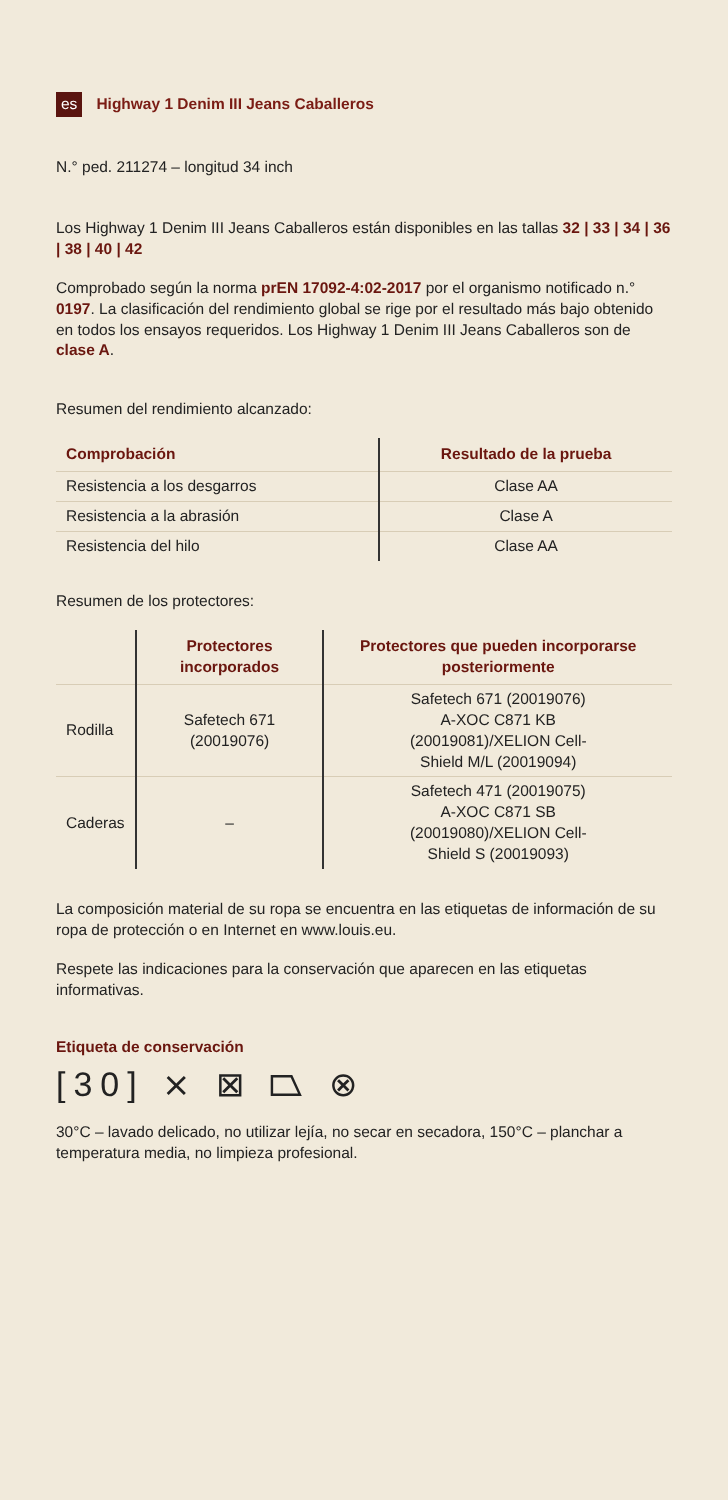es Highway 1 Denim III Jeans Caballeros
N.° ped. 211274 – longitud 34 inch
Los Highway 1 Denim III Jeans Caballeros están disponibles en las tallas 32 | 33 | 34 | 36 | 38 | 40 | 42
Comprobado según la norma prEN 17092-4:02-2017 por el organismo notificado n.° 0197. La clasificación del rendimiento global se rige por el resultado más bajo obtenido en todos los ensayos requeridos. Los Highway 1 Denim III Jeans Caballeros son de clase A.
Resumen del rendimiento alcanzado:
| Comprobación | Resultado de la prueba |
| --- | --- |
| Resistencia a los desgarros | Clase AA |
| Resistencia a la abrasión | Clase A |
| Resistencia del hilo | Clase AA |
Resumen de los protectores:
| | Protectores incorporados | Protectores que pueden incorporarse posteriormente |
| --- | --- | --- |
| Rodilla | Safetech 671 (20019076) | Safetech 671 (20019076) A-XOC C871 KB (20019081)/XELION Cell- Shield M/L (20019094) |
| Caderas | – | Safetech 471 (20019075) A-XOC C871 SB (20019080)/XELION Cell- Shield S (20019093) |
La composición material de su ropa se encuentra en las etiquetas de información de su ropa de protección o en Internet en www.louis.eu.
Respete las indicaciones para la conservación que aparecen en las etiquetas informativas.
Etiqueta de conservación
[30] ⨯ ⊠ ⏢ ⊗
30°C – lavado delicado, no utilizar lejía, no secar en secadora, 150°C – planchar a temperatura media, no limpieza profesional.